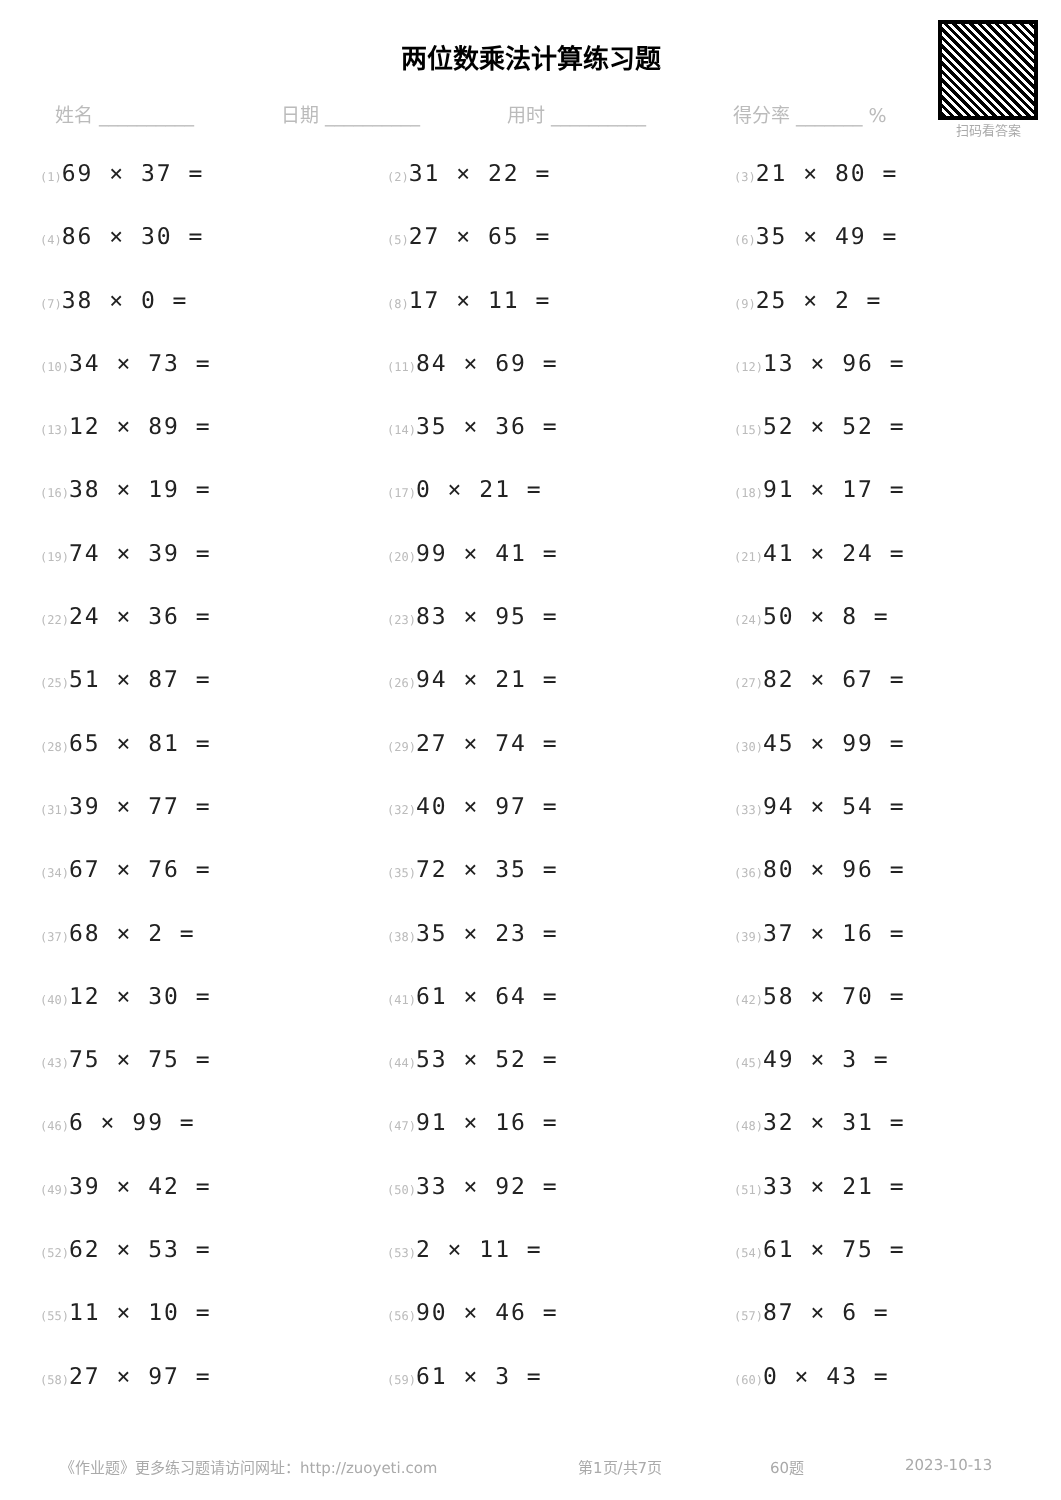两位数乘法计算练习题
扫码看答案
姓名 __________ 日期 __________ 用时 __________ 得分率 _______ %
(1) 69 × 37 =
(2) 31 × 22 =
(3) 21 × 80 =
(4) 86 × 30 =
(5) 27 × 65 =
(6) 35 × 49 =
(7) 38 × 0 =
(8) 17 × 11 =
(9) 25 × 2 =
(10) 34 × 73 =
(11) 84 × 69 =
(12) 13 × 96 =
(13) 12 × 89 =
(14) 35 × 36 =
(15) 52 × 52 =
(16) 38 × 19 =
(17) 0 × 21 =
(18) 91 × 17 =
(19) 74 × 39 =
(20) 99 × 41 =
(21) 41 × 24 =
(22) 24 × 36 =
(23) 83 × 95 =
(24) 50 × 8 =
(25) 51 × 87 =
(26) 94 × 21 =
(27) 82 × 67 =
(28) 65 × 81 =
(29) 27 × 74 =
(30) 45 × 99 =
(31) 39 × 77 =
(32) 40 × 97 =
(33) 94 × 54 =
(34) 67 × 76 =
(35) 72 × 35 =
(36) 80 × 96 =
(37) 68 × 2 =
(38) 35 × 23 =
(39) 37 × 16 =
(40) 12 × 30 =
(41) 61 × 64 =
(42) 58 × 70 =
(43) 75 × 75 =
(44) 53 × 52 =
(45) 49 × 3 =
(46) 6 × 99 =
(47) 91 × 16 =
(48) 32 × 31 =
(49) 39 × 42 =
(50) 33 × 92 =
(51) 33 × 21 =
(52) 62 × 53 =
(53) 2 × 11 =
(54) 61 × 75 =
(55) 11 × 10 =
(56) 90 × 46 =
(57) 87 × 6 =
(58) 27 × 97 =
(59) 61 × 3 =
(60) 0 × 43 =
《作业题》更多练习题请访问网址：http://zuoyeti.com 第1页/共7页 60题 2023-10-13